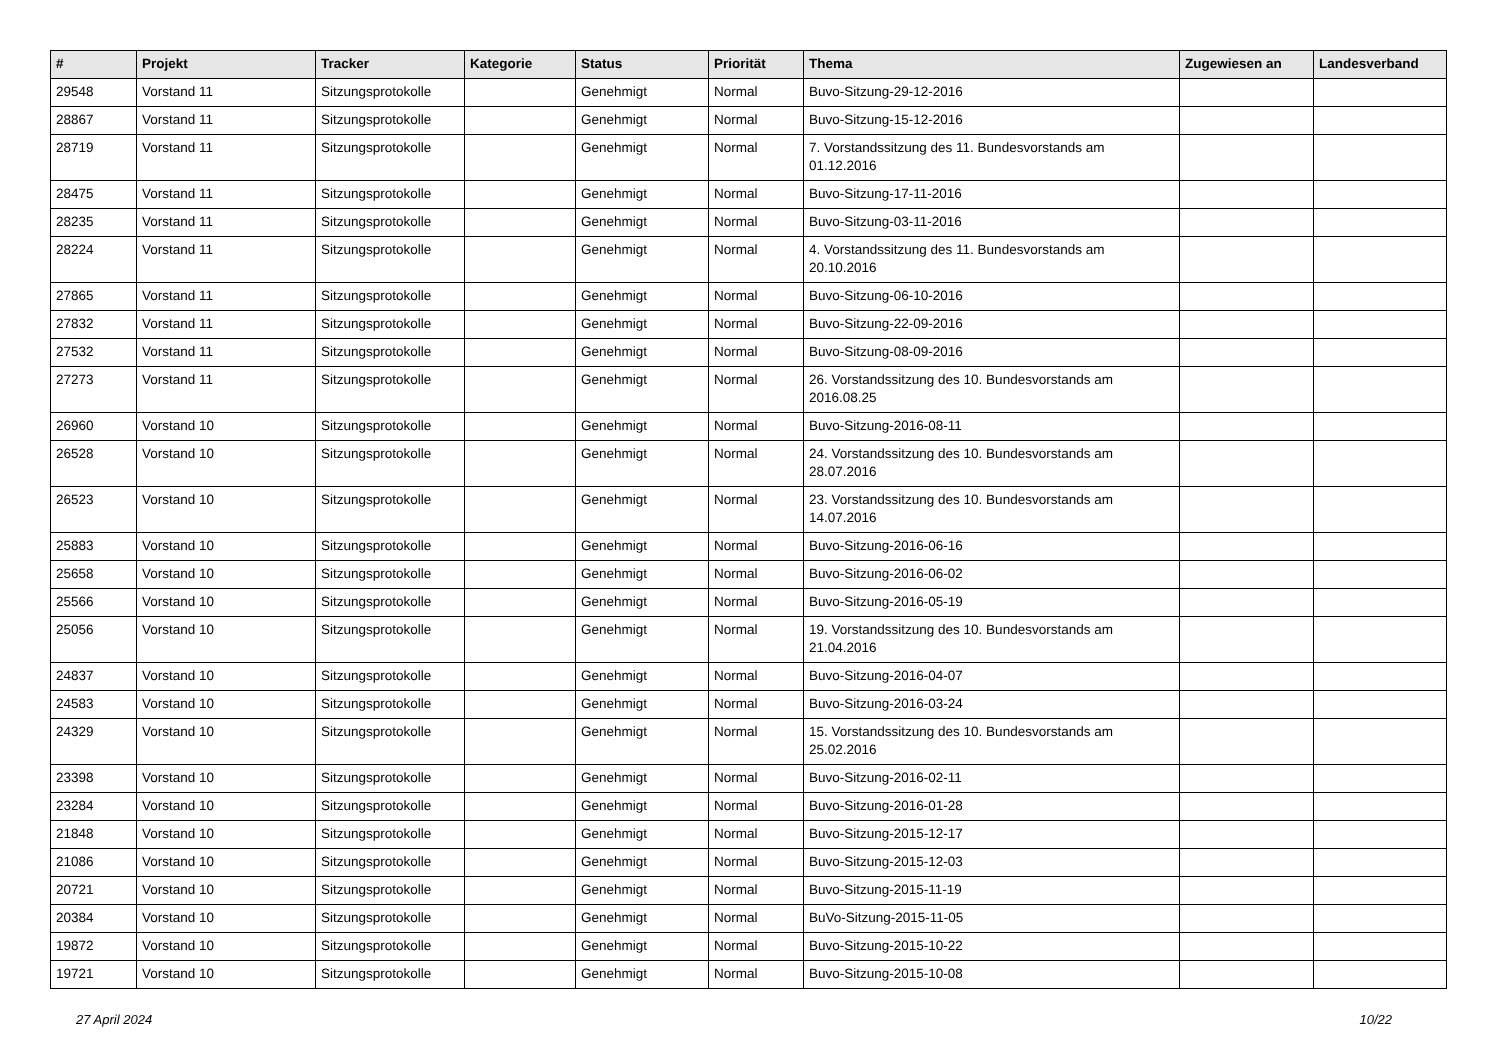| # | Projekt | Tracker | Kategorie | Status | Priorität | Thema | Zugewiesen an | Landesverband |
| --- | --- | --- | --- | --- | --- | --- | --- | --- |
| 29548 | Vorstand 11 | Sitzungsprotokolle | | Genehmigt | Normal | Buvo-Sitzung-29-12-2016 | | |
| 28867 | Vorstand 11 | Sitzungsprotokolle | | Genehmigt | Normal | Buvo-Sitzung-15-12-2016 | | |
| 28719 | Vorstand 11 | Sitzungsprotokolle | | Genehmigt | Normal | 7. Vorstandssitzung des 11. Bundesvorstands am 01.12.2016 | | |
| 28475 | Vorstand 11 | Sitzungsprotokolle | | Genehmigt | Normal | Buvo-Sitzung-17-11-2016 | | |
| 28235 | Vorstand 11 | Sitzungsprotokolle | | Genehmigt | Normal | Buvo-Sitzung-03-11-2016 | | |
| 28224 | Vorstand 11 | Sitzungsprotokolle | | Genehmigt | Normal | 4. Vorstandssitzung des 11. Bundesvorstands am 20.10.2016 | | |
| 27865 | Vorstand 11 | Sitzungsprotokolle | | Genehmigt | Normal | Buvo-Sitzung-06-10-2016 | | |
| 27832 | Vorstand 11 | Sitzungsprotokolle | | Genehmigt | Normal | Buvo-Sitzung-22-09-2016 | | |
| 27532 | Vorstand 11 | Sitzungsprotokolle | | Genehmigt | Normal | Buvo-Sitzung-08-09-2016 | | |
| 27273 | Vorstand 11 | Sitzungsprotokolle | | Genehmigt | Normal | 26. Vorstandssitzung des 10. Bundesvorstands am 2016.08.25 | | |
| 26960 | Vorstand 10 | Sitzungsprotokolle | | Genehmigt | Normal | Buvo-Sitzung-2016-08-11 | | |
| 26528 | Vorstand 10 | Sitzungsprotokolle | | Genehmigt | Normal | 24. Vorstandssitzung des 10. Bundesvorstands am 28.07.2016 | | |
| 26523 | Vorstand 10 | Sitzungsprotokolle | | Genehmigt | Normal | 23. Vorstandssitzung des 10. Bundesvorstands am 14.07.2016 | | |
| 25883 | Vorstand 10 | Sitzungsprotokolle | | Genehmigt | Normal | Buvo-Sitzung-2016-06-16 | | |
| 25658 | Vorstand 10 | Sitzungsprotokolle | | Genehmigt | Normal | Buvo-Sitzung-2016-06-02 | | |
| 25566 | Vorstand 10 | Sitzungsprotokolle | | Genehmigt | Normal | Buvo-Sitzung-2016-05-19 | | |
| 25056 | Vorstand 10 | Sitzungsprotokolle | | Genehmigt | Normal | 19. Vorstandssitzung des 10. Bundesvorstands am 21.04.2016 | | |
| 24837 | Vorstand 10 | Sitzungsprotokolle | | Genehmigt | Normal | Buvo-Sitzung-2016-04-07 | | |
| 24583 | Vorstand 10 | Sitzungsprotokolle | | Genehmigt | Normal | Buvo-Sitzung-2016-03-24 | | |
| 24329 | Vorstand 10 | Sitzungsprotokolle | | Genehmigt | Normal | 15. Vorstandssitzung des 10. Bundesvorstands am 25.02.2016 | | |
| 23398 | Vorstand 10 | Sitzungsprotokolle | | Genehmigt | Normal | Buvo-Sitzung-2016-02-11 | | |
| 23284 | Vorstand 10 | Sitzungsprotokolle | | Genehmigt | Normal | Buvo-Sitzung-2016-01-28 | | |
| 21848 | Vorstand 10 | Sitzungsprotokolle | | Genehmigt | Normal | Buvo-Sitzung-2015-12-17 | | |
| 21086 | Vorstand 10 | Sitzungsprotokolle | | Genehmigt | Normal | Buvo-Sitzung-2015-12-03 | | |
| 20721 | Vorstand 10 | Sitzungsprotokolle | | Genehmigt | Normal | Buvo-Sitzung-2015-11-19 | | |
| 20384 | Vorstand 10 | Sitzungsprotokolle | | Genehmigt | Normal | BuVo-Sitzung-2015-11-05 | | |
| 19872 | Vorstand 10 | Sitzungsprotokolle | | Genehmigt | Normal | Buvo-Sitzung-2015-10-22 | | |
| 19721 | Vorstand 10 | Sitzungsprotokolle | | Genehmigt | Normal | Buvo-Sitzung-2015-10-08 | | |
27 April 2024 10/22